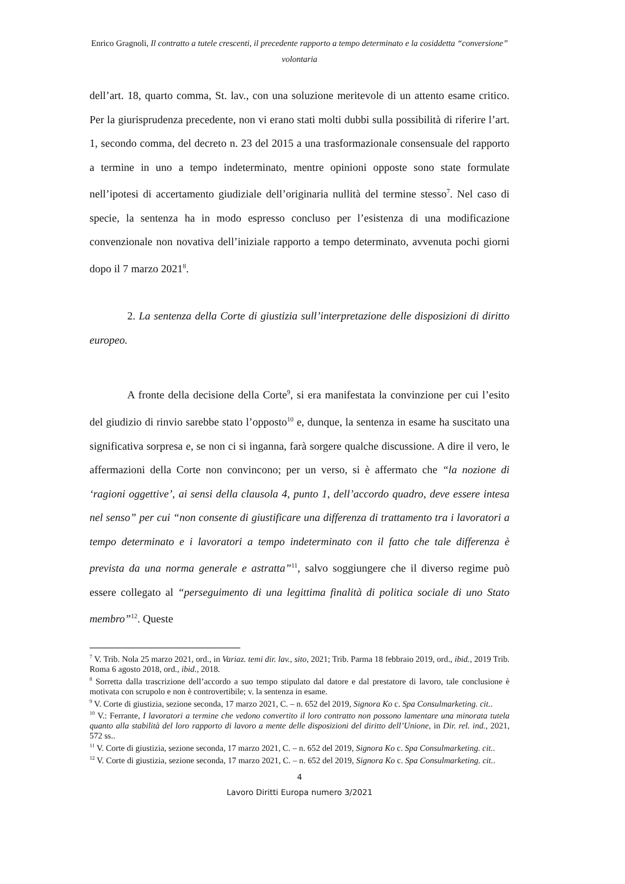Enrico Gragnoli, Il contratto a tutele crescenti, il precedente rapporto a tempo determinato e la cosiddetta “conversione” volontaria
dell’art. 18, quarto comma, St. lav., con una soluzione meritevole di un attento esame critico. Per la giurisprudenza precedente, non vi erano stati molti dubbi sulla possibilità di riferire l’art. 1, secondo comma, del decreto n. 23 del 2015 a una trasformazionale consensuale del rapporto a termine in uno a tempo indeterminato, mentre opinioni opposte sono state formulate nell’ipotesi di accertamento giudiziale dell’originaria nullità del termine stesso<sup>7</sup>. Nel caso di specie, la sentenza ha in modo espresso concluso per l’esistenza di una modificazione convenzionale non novativa dell’iniziale rapporto a tempo determinato, avvenuta pochi giorni dopo il 7 marzo 2021<sup>8</sup>.
2. La sentenza della Corte di giustizia sull’interpretazione delle disposizioni di diritto europeo.
A fronte della decisione della Corte<sup>9</sup>, si era manifestata la convinzione per cui l’esito del giudizio di rinvio sarebbe stato l’opposto<sup>10</sup> e, dunque, la sentenza in esame ha suscitato una significativa sorpresa e, se non ci si inganna, farà sorgere qualche discussione. A dire il vero, le affermazioni della Corte non convincono; per un verso, si è affermato che “la nozione di ‘ragioni oggettive’, ai sensi della clausola 4, punto 1, dell’accordo quadro, deve essere intesa nel senso” per cui “non consente di giustificare una differenza di trattamento tra i lavoratori a tempo determinato e i lavoratori a tempo indeterminato con il fatto che tale differenza è prevista da una norma generale e astratta”<sup>11</sup>, salvo soggiungere che il diverso regime può essere collegato al “perseguimento di una legittima finalità di politica sociale di uno Stato membro”<sup>12</sup>. Queste
<sup>7</sup> V. Trib. Nola 25 marzo 2021, ord., in Variaz. temi dir. lav., sito, 2021; Trib. Parma 18 febbraio 2019, ord., ibid., 2019 Trib. Roma 6 agosto 2018, ord., ibid., 2018.
<sup>8</sup> Sorretta dalla trascrizione dell’accordo a suo tempo stipulato dal datore e dal prestatore di lavoro, tale conclusione è motivata con scrupolo e non è controvertibile; v. la sentenza in esame.
<sup>9</sup> V. Corte di giustizia, sezione seconda, 17 marzo 2021, C. – n. 652 del 2019, Signora Ko c. Spa Consulmarketing. cit..
<sup>10</sup> V.: Ferrante, I lavoratori a termine che vedono convertito il loro contratto non possono lamentare una minorata tutela quanto alla stabilità del loro rapporto di lavoro a mente delle disposizioni del diritto dell’Unione, in Dir. rel. ind., 2021, 572 ss..
<sup>11</sup> V. Corte di giustizia, sezione seconda, 17 marzo 2021, C. – n. 652 del 2019, Signora Ko c. Spa Consulmarketing. cit..
<sup>12</sup> V. Corte di giustizia, sezione seconda, 17 marzo 2021, C. – n. 652 del 2019, Signora Ko c. Spa Consulmarketing. cit..
4
Lavoro Diritti Europa numero 3/2021